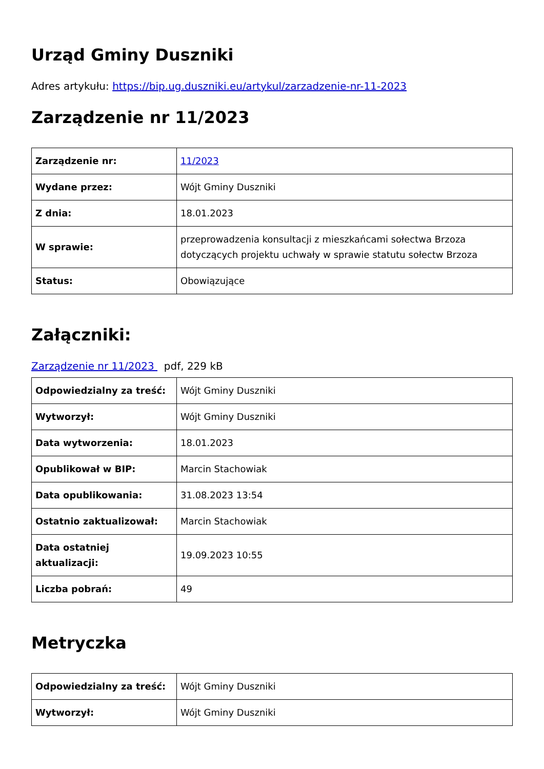Urząd Gminy Duszniki
Adres artykułu: https://bip.ug.duszniki.eu/artykul/zarzadzenie-nr-11-2023
Zarządzenie nr 11/2023
| Zarządzenie nr: | 11/2023 |
| Wydane przez: | Wójt Gminy Duszniki |
| Z dnia: | 18.01.2023 |
| W sprawie: | przeprowadzenia konsultacji z mieszkańcami sołectwa Brzoza dotyczących projektu uchwały w sprawie statutu sołectw Brzoza |
| Status: | Obowiązujące |
Załączniki:
Zarządzenie nr 11/2023 pdf, 229 kB
| Odpowiedzialny za treść: | Wójt Gminy Duszniki |
| Wytworzył: | Wójt Gminy Duszniki |
| Data wytworzenia: | 18.01.2023 |
| Opublikował w BIP: | Marcin Stachowiak |
| Data opublikowania: | 31.08.2023 13:54 |
| Ostatnio zaktualizował: | Marcin Stachowiak |
| Data ostatniej aktualizacji: | 19.09.2023 10:55 |
| Liczba pobrań: | 49 |
Metryczka
| Odpowiedzialny za treść: | Wójt Gminy Duszniki |
| Wytworzył: | Wójt Gminy Duszniki |